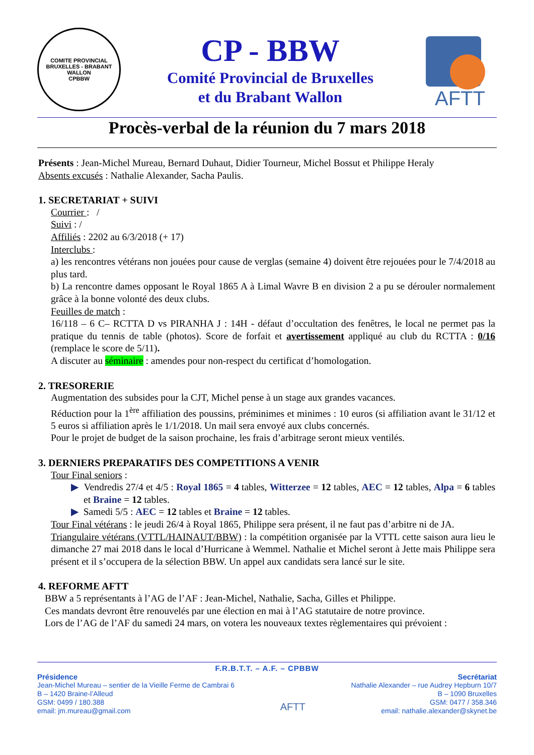COMITE PROVINCIAL BRUXELLES - BRABANT WALLON
CPBBW
CP - BBW
Comité Provincial de Bruxelles
et du Brabant Wallon
AFTT
Procès-verbal de la réunion du 7 mars 2018
Présents : Jean-Michel Mureau, Bernard Duhaut, Didier Tourneur, Michel Bossut et Philippe Heraly
Absents excusés : Nathalie Alexander, Sacha Paulis.
1. SECRETARIAT + SUIVI
Courrier : /
Suivi : /
Affiliés : 2202 au 6/3/2018 (+ 17)
Interclubs :
a) les rencontres vétérans non jouées pour cause de verglas (semaine 4) doivent être rejouées pour le 7/4/2018 au plus tard.
b) La rencontre dames opposant le Royal 1865 A à Limal Wavre B en division 2 a pu se dérouler normalement grâce à la bonne volonté des deux clubs.
Feuilles de match :
16/118 – 6 C– RCTTA D vs PIRANHA J : 14H - défaut d’occultation des fenêtres, le local ne permet pas la pratique du tennis de table (photos). Score de forfait et avertissement appliqué au club du RCTTA : 0/16 (remplace le score de 5/11).
A discuter au séminaire : amendes pour non-respect du certificat d’homologation.
2. TRESORERIE
Augmentation des subsides pour la CJT, Michel pense à un stage aux grandes vacances.
Réduction pour la 1<sup>ère</sup> affiliation des poussins, préminimes et minimes : 10 euros (si affiliation avant le 31/12 et 5 euros si affiliation après le 1/1/2018. Un mail sera envoyé aux clubs concernés.
Pour le projet de budget de la saison prochaine, les frais d’arbitrage seront mieux ventilés.
3. DERNIERS PREPARATIFS DES COMPETITIONS A VENIR
Tour Final seniors :
▶ Vendredis 27/4 et 4/5 : Royal 1865 = 4 tables, Witterzee = 12 tables, AEC = 12 tables, Alpa = 6 tables et Braine = 12 tables.
▶ Samedi 5/5 : AEC = 12 tables et Braine = 12 tables.
Tour Final vétérans : le jeudi 26/4 à Royal 1865, Philippe sera présent, il ne faut pas d’arbitre ni de JA.
Triangulaire vétérans (VTTL/HAINAUT/BBW) : la compétition organisée par la VTTL cette saison aura lieu le dimanche 27 mai 2018 dans le local d’Hurricane à Wemmel. Nathalie et Michel seront à Jette mais Philippe sera présent et il s’occupera de la sélection BBW. Un appel aux candidats sera lancé sur le site.
4. REFORME AFTT
BBW a 5 représentants à l’AG de l’AF : Jean-Michel, Nathalie, Sacha, Gilles et Philippe.
Ces mandats devront être renouvelés par une élection en mai à l’AG statutaire de notre province.
Lors de l’AG de l’AF du samedi 24 mars, on votera les nouveaux textes règlementaires qui prévoient :
F.R.B.T.T. – A.F. – CPBBW
Présidence
Jean-Michel Mureau – sentier de la Vieille Ferme de Cambrai 6
B – 1420 Braine-l’Alleud
GSM: 0499 / 180.388
email: jm.mureau@gmail.com
AFTT
Secrétariat
Nathalie Alexander – rue Audrey Hepburn 10/7
B – 1090 Bruxelles
GSM: 0477 / 358.346
email: nathalie.alexander@skynet.be